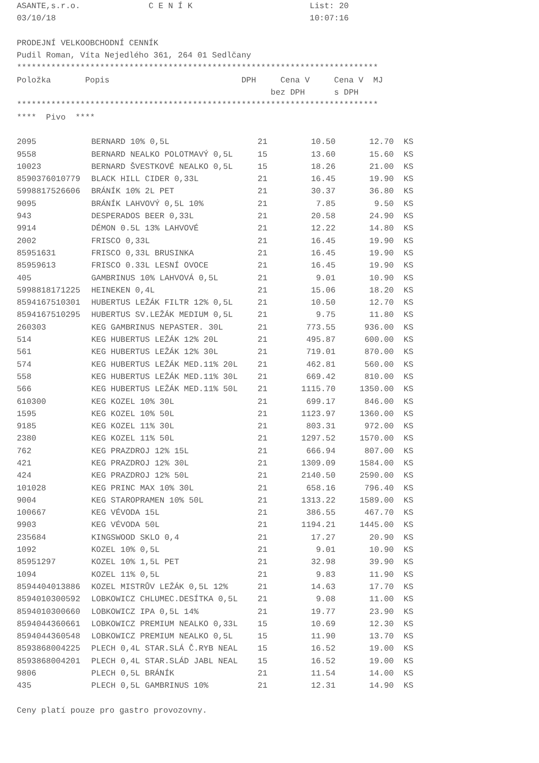ASANTE,s.r.o. C E N Í K List: 20
03/10/18 10:07:16
PRODEJNÍ VELKOOBCHODNÍ CENNÍK
Pudil Roman, Víta Nejedlého 361, 264 01 Sedlčany
**************************************************************************
Položka Popis DPH Cena V Cena V MJ
bez DPH s DPH
**************************************************************************
**** Pivo ****
| 2095 | BERNARD 10% 0,5L | 21 | 10.50 | 12.70 | KS |
| 9558 | BERNARD NEALKO POLOTMAVÝ 0,5L | 15 | 13.60 | 15.60 | KS |
| 10023 | BERNARD ŠVESTKOVÉ NEALKO 0,5L | 15 | 18.26 | 21.00 | KS |
| 8590376010779 | BLACK HILL CIDER 0,33L | 21 | 16.45 | 19.90 | KS |
| 5998817526606 | BRÁNÍK 10% 2L PET | 21 | 30.37 | 36.80 | KS |
| 9095 | BRÁNÍK LAHVOVÝ 0,5L 10% | 21 | 7.85 | 9.50 | KS |
| 943 | DESPERADOS BEER 0,33L | 21 | 20.58 | 24.90 | KS |
| 9914 | DÉMON 0.5L 13% LAHVOVÉ | 21 | 12.22 | 14.80 | KS |
| 2002 | FRISCO 0,33L | 21 | 16.45 | 19.90 | KS |
| 85951631 | FRISCO 0,33L BRUSINKA | 21 | 16.45 | 19.90 | KS |
| 85959613 | FRISCO 0.33L LESNÍ OVOCE | 21 | 16.45 | 19.90 | KS |
| 405 | GAMBRINUS 10% LAHVOVÁ 0,5L | 21 | 9.01 | 10.90 | KS |
| 5998818171225 | HEINEKEN 0,4L | 21 | 15.06 | 18.20 | KS |
| 8594167510301 | HUBERTUS LEŽÁK FILTR 12% 0,5L | 21 | 10.50 | 12.70 | KS |
| 8594167510295 | HUBERTUS SV.LEŽÁK MEDIUM 0,5L | 21 | 9.75 | 11.80 | KS |
| 260303 | KEG GAMBRINUS NEPASTER. 30L | 21 | 773.55 | 936.00 | KS |
| 514 | KEG HUBERTUS LEŽÁK 12% 20L | 21 | 495.87 | 600.00 | KS |
| 561 | KEG HUBERTUS LEŽÁK 12% 30L | 21 | 719.01 | 870.00 | KS |
| 574 | KEG HUBERTUS LEŽÁK MED.11% 20L | 21 | 462.81 | 560.00 | KS |
| 558 | KEG HUBERTUS LEŽÁK MED.11% 30L | 21 | 669.42 | 810.00 | KS |
| 566 | KEG HUBERTUS LEŽÁK MED.11% 50L | 21 | 1115.70 | 1350.00 | KS |
| 610300 | KEG KOZEL 10% 30L | 21 | 699.17 | 846.00 | KS |
| 1595 | KEG KOZEL 10% 50L | 21 | 1123.97 | 1360.00 | KS |
| 9185 | KEG KOZEL 11% 30L | 21 | 803.31 | 972.00 | KS |
| 2380 | KEG KOZEL 11% 50L | 21 | 1297.52 | 1570.00 | KS |
| 762 | KEG PRAZDROJ 12% 15L | 21 | 666.94 | 807.00 | KS |
| 421 | KEG PRAZDROJ 12% 30L | 21 | 1309.09 | 1584.00 | KS |
| 424 | KEG PRAZDROJ 12% 50L | 21 | 2140.50 | 2590.00 | KS |
| 101028 | KEG PRINC MAX 10% 30L | 21 | 658.16 | 796.40 | KS |
| 9004 | KEG STAROPRAMEN 10% 50L | 21 | 1313.22 | 1589.00 | KS |
| 100667 | KEG VÉVODA 15L | 21 | 386.55 | 467.70 | KS |
| 9903 | KEG VÉVODA 50L | 21 | 1194.21 | 1445.00 | KS |
| 235684 | KINGSWOOD SKLO 0,4 | 21 | 17.27 | 20.90 | KS |
| 1092 | KOZEL 10% 0,5L | 21 | 9.01 | 10.90 | KS |
| 85951297 | KOZEL 10% 1,5L PET | 21 | 32.98 | 39.90 | KS |
| 1094 | KOZEL 11% 0,5L | 21 | 9.83 | 11.90 | KS |
| 8594404013886 | KOZEL MISTRŮV LEŽÁK 0,5L 12% | 21 | 14.63 | 17.70 | KS |
| 8594010300592 | LOBKOWICZ CHLUMEC.DESÍTKA 0,5L | 21 | 9.08 | 11.00 | KS |
| 8594010300660 | LOBKOWICZ IPA 0,5L 14% | 21 | 19.77 | 23.90 | KS |
| 8594044360661 | LOBKOWICZ PREMIUM NEALKO 0,33L | 15 | 10.69 | 12.30 | KS |
| 8594044360548 | LOBKOWICZ PREMIUM NEALKO 0,5L | 15 | 11.90 | 13.70 | KS |
| 8593868004225 | PLECH 0,4L STAR.SLÁ Č.RYB NEAL | 15 | 16.52 | 19.00 | KS |
| 8593868004201 | PLECH 0,4L STAR.SLÁD JABL NEAL | 15 | 16.52 | 19.00 | KS |
| 9806 | PLECH 0,5L BRÁNÍK | 21 | 11.54 | 14.00 | KS |
| 435 | PLECH 0,5L GAMBRINUS 10% | 21 | 12.31 | 14.90 | KS |
Ceny platí pouze pro gastro provozovny.